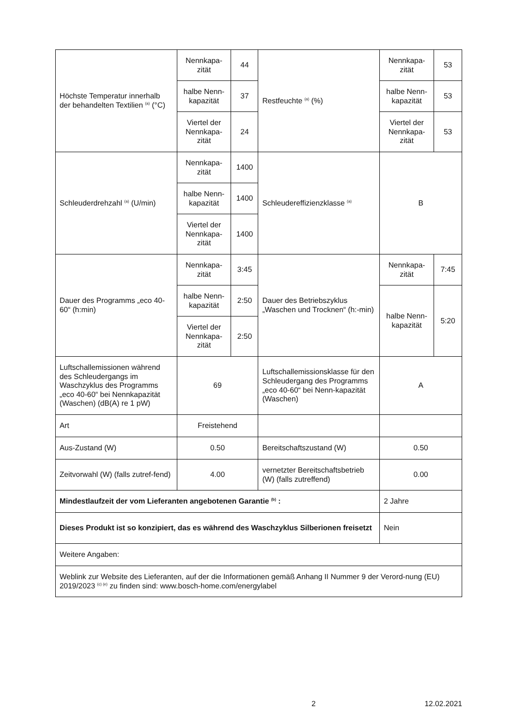| Höchste Temperatur innerhalb der behandelten Textilien <sup>(a)</sup> (°C) | Nennkapa-zität | 44 | Restfeuchte <sup>(a)</sup> (%) | Nennkapa-zität | 53 |
| | halbe Nenn-kapazität | 37 | | halbe Nenn-kapazität | 53 |
| | Viertel der Nennkapa-zität | 24 | | Viertel der Nennkapa-zität | 53 |
| Schleuderdrehzahl <sup>(a)</sup> (U/min) | Nennkapa-zität | 1400 | Schleudereffizienzklasse <sup>(a)</sup> | B | |
| | halbe Nenn-kapazität | 1400 | | | |
| | Viertel der Nennkapa-zität | 1400 | | | |
| Dauer des Programms „eco 40-60“ (h:min) | Nennkapa-zität | 3:45 | Dauer des Betriebszyklus „Waschen und Trocknen“ (h:-min) | Nennkapa-zität | 7:45 |
| | halbe Nenn-kapazität | 2:50 | | halbe Nenn-kapazität | 5:20 |
| | Viertel der Nennkapa-zität | 2:50 | | | |
| Luftschallemissionen während des Schleudergangs im Waschzyklus des Programms „eco 40-60“ bei Nennkapazität (Waschen) (dB(A) re 1 pW) | 69 | | Luftschallemissionsklasse für den Schleudergang des Programms „eco 40-60“ bei Nenn-kapazität (Waschen) | A | |
| Art | Freistehend | | | | |
| Aus-Zustand (W) | 0.50 | | Bereitschaftszustand (W) | 0.50 | |
| Zeitvorwahl (W) (falls zutref-fend) | 4.00 | | vernetzter Bereitschaftsbetrieb (W) (falls zutreffend) | 0.00 | |
| Mindestlaufzeit der vom Lieferanten angebotenen Garantie <sup>(b)</sup> : | | | | 2 Jahre | |
| Dieses Produkt ist so konzipiert, das es während des Waschzyklus Silberionen freisetzt | | | | Nein | |
| Weitere Angaben: | | | | | |
| Weblink zur Website des Lieferanten, auf der die Informationen gemäß Anhang II Nummer 9 der Verord-nung (EU) 2019/2023 <sup>(c) (e)</sup> zu finden sind: www.bosch-home.com/energylabel | | | | | |
. 2 12.02.2021